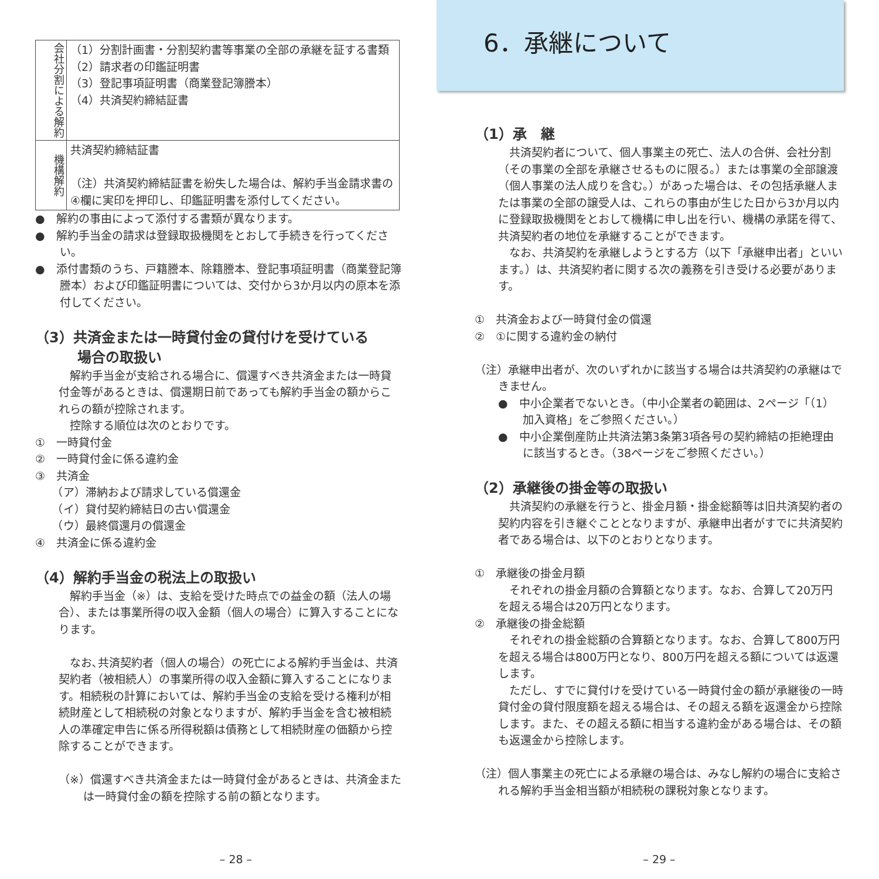| 会社分割による解約 | （1）分割計画書・分割契約書等事業の全部の承継を証する書類 （2）請求者の印鑑証明書 （3）登記事項証明書（商業登記簿謄本） （4）共済契約締結証書 |
| 機構解約 | 共済契約締結証書 （注）共済契約締結証書を紛失した場合は、解約手当金請求書の④欄に実印を押印し、印鑑証明書を添付してください。 |
●　解約の事由によって添付する書類が異なります。
●　解約手当金の請求は登録取扱機関をとおして手続きを行ってください。
●　添付書類のうち、戸籍謄本、除籍謄本、登記事項証明書（商業登記簿謄本）および印鑑証明書については、交付から3か月以内の原本を添付してください。
（3）共済金または一時貸付金の貸付けを受けている
　　　場合の取扱い
解約手当金が支給される場合に、償還すべき共済金または一時貸付金等があるときは、償還期日前であっても解約手当金の額からこれらの額が控除されます。
控除する順位は次のとおりです。
①　一時貸付金
②　一時貸付金に係る違約金
③　共済金
　　（ア）滞納および請求している償還金
　　（イ）貸付契約締結日の古い償還金
　　（ウ）最終償還月の償還金
④　共済金に係る違約金
（4）解約手当金の税法上の取扱い
解約手当金（※）は、支給を受けた時点での益金の額（法人の場合）、または事業所得の収入金額（個人の場合）に算入することになります。
なお､共済契約者（個人の場合）の死亡による解約手当金は、共済契約者（被相続人）の事業所得の収入金額に算入することになります。相続税の計算においては、解約手当金の支給を受ける権利が相続財産として相続税の対象となりますが、解約手当金を含む被相続人の準確定申告に係る所得税額は債務として相続財産の価額から控除することができます。
（※）償還すべき共済金または一時貸付金があるときは、共済金または一時貸付金の額を控除する前の額となります。
– 28 –
6．承継について
（1）承　継
共済契約者について、個人事業主の死亡、法人の合併、会社分割（その事業の全部を承継させるものに限る。）または事業の全部譲渡（個人事業の法人成りを含む。）があった場合は、その包括承継人または事業の全部の譲受人は、これらの事由が生じた日から3か月以内に登録取扱機関をとおして機構に申し出を行い、機構の承諾を得て、共済契約者の地位を承継することができます。
なお、共済契約を承継しようとする方（以下「承継申出者」といいます。）は、共済契約者に関する次の義務を引き受ける必要があります。
①　共済金および一時貸付金の償還
②　①に関する違約金の納付
（注）承継申出者が、次のいずれかに該当する場合は共済契約の承継はできません。
●　中小企業者でないとき。（中小企業者の範囲は、2ページ「（1）加入資格」をご参照ください。）
●　中小企業倒産防止共済法第3条第3項各号の契約締結の拒絶理由に該当するとき。（38ページをご参照ください。）
（2）承継後の掛金等の取扱い
共済契約の承継を行うと、掛金月額・掛金総額等は旧共済契約者の契約内容を引き継ぐこととなりますが、承継申出者がすでに共済契約者である場合は、以下のとおりとなります。
①　承継後の掛金月額
それぞれの掛金月額の合算額となります。なお、合算して20万円を超える場合は20万円となります。
②　承継後の掛金総額
それぞれの掛金総額の合算額となります。なお、合算して800万円を超える場合は800万円となり、800万円を超える額については返還します。
ただし、すでに貸付けを受けている一時貸付金の額が承継後の一時貸付金の貸付限度額を超える場合は、その超える額を返還金から控除します。また、その超える額に相当する違約金がある場合は、その額も返還金から控除します。
（注）個人事業主の死亡による承継の場合は、みなし解約の場合に支給される解約手当金相当額が相続税の課税対象となります。
– 29 –